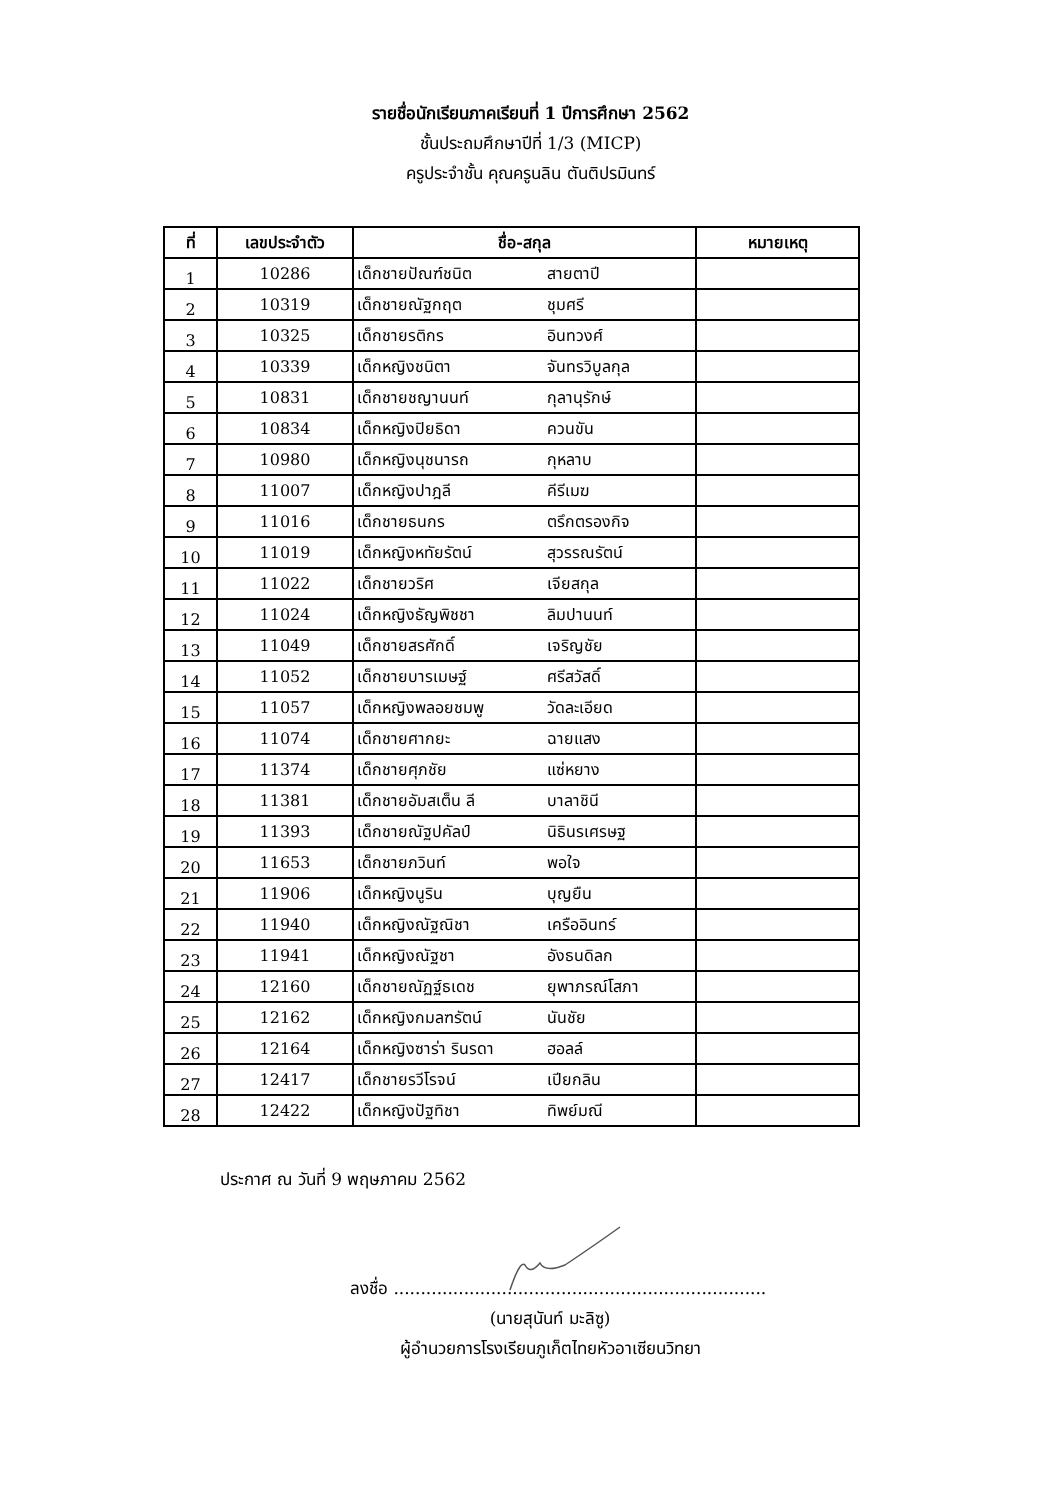รายชื่อนักเรียนภาคเรียนที่ 1 ปีการศึกษา 2562
ชั้นประถมศึกษาปีที่ 1/3 (MICP)
ครูประจำชั้น คุณครูนลิน ตันติปรมินทร์
| ที่ | เลขประจำตัว | ชื่อ-สกุล | หมายเหตุ |
| --- | --- | --- | --- |
| 1 | 10286 | เด็กชายปัณฑ์ชนิต สายตาปี | |
| 2 | 10319 | เด็กชายณัฐกฤต ชุมศรี | |
| 3 | 10325 | เด็กชายรติกร อินทวงศ์ | |
| 4 | 10339 | เด็กหญิงชนิตา จันทรวิบูลกุล | |
| 5 | 10831 | เด็กชายชญานนท์ กุลานุรักษ์ | |
| 6 | 10834 | เด็กหญิงปิยธิดา ควนขัน | |
| 7 | 10980 | เด็กหญิงนุชนารถ กุหลาบ | |
| 8 | 11007 | เด็กหญิงปาฎลี คีรีเมฆ | |
| 9 | 11016 | เด็กชายธนกร ตรึกตรองกิจ | |
| 10 | 11019 | เด็กหญิงหทัยรัตน์ สุวรรณรัตน์ | |
| 11 | 11022 | เด็กชายวริศ เจียสกุล | |
| 12 | 11024 | เด็กหญิงธัญพิชชา ลิมปานนท์ | |
| 13 | 11049 | เด็กชายสรศักดิ์ เจริญชัย | |
| 14 | 11052 | เด็กชายบารเมษฐ์ ศรีสวัสดิ์ | |
| 15 | 11057 | เด็กหญิงพลอยชมพู วัดละเอียด | |
| 16 | 11074 | เด็กชายศากยะ ฉายแสง | |
| 17 | 11374 | เด็กชายศุภชัย แซ่หยาง | |
| 18 | 11381 | เด็กชายอัมสเต็น ลี บาลาชินี | |
| 19 | 11393 | เด็กชายณัฐปคัลป์ นิธินรเศรษฐ | |
| 20 | 11653 | เด็กชายภวินท์ พอใจ | |
| 21 | 11906 | เด็กหญิงนูริน บุญยืน | |
| 22 | 11940 | เด็กหญิงณัฐณิชา เครืออินทร์ | |
| 23 | 11941 | เด็กหญิงณัฐชา อังธนดิลก | |
| 24 | 12160 | เด็กชายณัฏฐ์ธเดช ยุพาภรณ์โสภา | |
| 25 | 12162 | เด็กหญิงกมลฑรัตน์ นันชัย | |
| 26 | 12164 | เด็กหญิงซาร่า รินรดา ฮอลล์ | |
| 27 | 12417 | เด็กชายรวีโรจน์ เปียกลิน | |
| 28 | 12422 | เด็กหญิงปัฐทิชา ทิพย์มณี | |
ประกาศ ณ วันที่ 9 พฤษภาคม 2562
ลงชื่อ .....................................................................
(นายสุนันท์ มะลิซู)
ผู้อำนวยการโรงเรียนภูเก็ตไทยหัวอาเซียนวิทยา